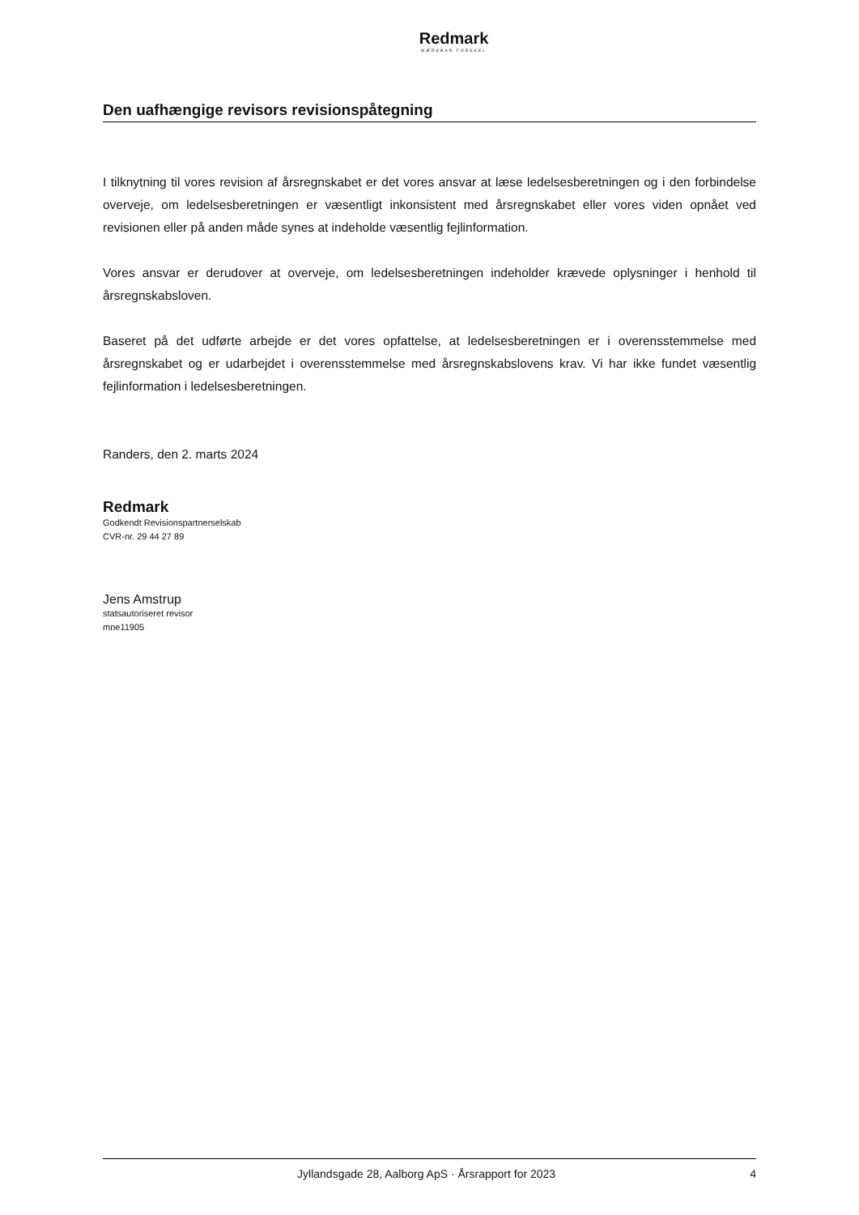Redmark
MÆRKBAR FORSKEL
Den uafhængige revisors revisionspåtegning
I tilknytning til vores revision af årsregnskabet er det vores ansvar at læse ledelsesberetningen og i den forbindelse overveje, om ledelsesberetningen er væsentligt inkonsistent med årsregnskabet eller vores viden opnået ved revisionen eller på anden måde synes at indeholde væsentlig fejlinformation.
Vores ansvar er derudover at overveje, om ledelsesberetningen indeholder krævede oplysninger i henhold til årsregnskabsloven.
Baseret på det udførte arbejde er det vores opfattelse, at ledelsesberetningen er i overensstemmelse med årsregnskabet og er udarbejdet i overensstemmelse med årsregnskabslovens krav. Vi har ikke fundet væsentlig fejlinformation i ledelsesberetningen.
Randers, den 2. marts 2024
Redmark
Godkendt Revisionspartnerselskab
CVR-nr. 29 44 27 89
Jens Amstrup
statsautoriseret revisor
mne11905
Jyllandsgade 28, Aalborg ApS · Årsrapport for 2023 4